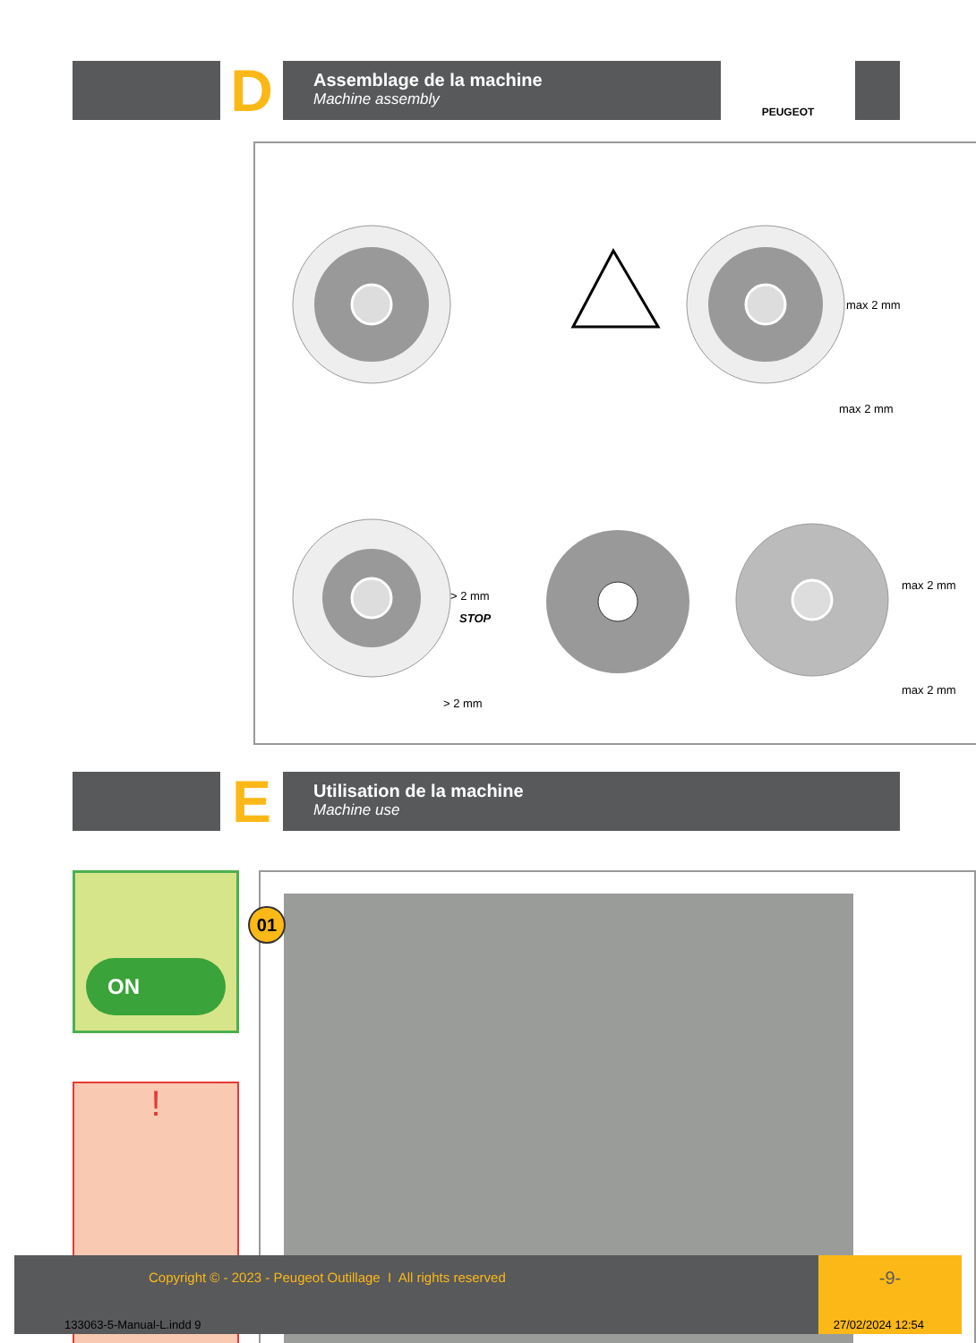D
Assemblage de la machine
Machine assembly
PEUGEOT
max 2 mm
max 2 mm
> 2 mm
STOP
> 2 mm
max 2 mm
max 2 mm
E
Utilisation de la machine
Machine use
ON
!
01
Copyright © - 2023 - Peugeot Outillage I All rights reserved
-9-
133063-5-Manual-L.indd 9 27/02/2024 12:54